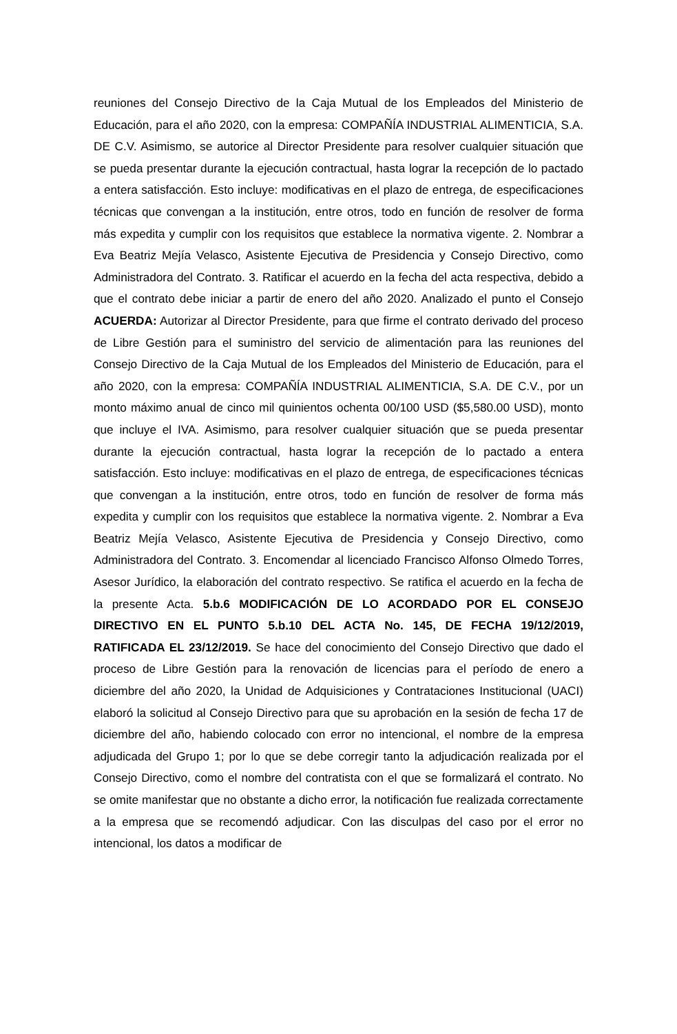reuniones del Consejo Directivo de la Caja Mutual de los Empleados del Ministerio de Educación, para el año 2020, con la empresa: COMPAÑÍA INDUSTRIAL ALIMENTICIA, S.A. DE C.V. Asimismo, se autorice al Director Presidente para resolver cualquier situación que se pueda presentar durante la ejecución contractual, hasta lograr la recepción de lo pactado a entera satisfacción. Esto incluye: modificativas en el plazo de entrega, de especificaciones técnicas que convengan a la institución, entre otros, todo en función de resolver de forma más expedita y cumplir con los requisitos que establece la normativa vigente. 2. Nombrar a Eva Beatriz Mejía Velasco, Asistente Ejecutiva de Presidencia y Consejo Directivo, como Administradora del Contrato. 3. Ratificar el acuerdo en la fecha del acta respectiva, debido a que el contrato debe iniciar a partir de enero del año 2020. Analizado el punto el Consejo ACUERDA: Autorizar al Director Presidente, para que firme el contrato derivado del proceso de Libre Gestión para el suministro del servicio de alimentación para las reuniones del Consejo Directivo de la Caja Mutual de los Empleados del Ministerio de Educación, para el año 2020, con la empresa: COMPAÑÍA INDUSTRIAL ALIMENTICIA, S.A. DE C.V., por un monto máximo anual de cinco mil quinientos ochenta 00/100 USD ($5,580.00 USD), monto que incluye el IVA. Asimismo, para resolver cualquier situación que se pueda presentar durante la ejecución contractual, hasta lograr la recepción de lo pactado a entera satisfacción. Esto incluye: modificativas en el plazo de entrega, de especificaciones técnicas que convengan a la institución, entre otros, todo en función de resolver de forma más expedita y cumplir con los requisitos que establece la normativa vigente. 2. Nombrar a Eva Beatriz Mejía Velasco, Asistente Ejecutiva de Presidencia y Consejo Directivo, como Administradora del Contrato. 3. Encomendar al licenciado Francisco Alfonso Olmedo Torres, Asesor Jurídico, la elaboración del contrato respectivo. Se ratifica el acuerdo en la fecha de la presente Acta. 5.b.6 MODIFICACIÓN DE LO ACORDADO POR EL CONSEJO DIRECTIVO EN EL PUNTO 5.b.10 DEL ACTA No. 145, DE FECHA 19/12/2019, RATIFICADA EL 23/12/2019. Se hace del conocimiento del Consejo Directivo que dado el proceso de Libre Gestión para la renovación de licencias para el período de enero a diciembre del año 2020, la Unidad de Adquisiciones y Contrataciones Institucional (UACI) elaboró la solicitud al Consejo Directivo para que su aprobación en la sesión de fecha 17 de diciembre del año, habiendo colocado con error no intencional, el nombre de la empresa adjudicada del Grupo 1; por lo que se debe corregir tanto la adjudicación realizada por el Consejo Directivo, como el nombre del contratista con el que se formalizará el contrato. No se omite manifestar que no obstante a dicho error, la notificación fue realizada correctamente a la empresa que se recomendó adjudicar. Con las disculpas del caso por el error no intencional, los datos a modificar de